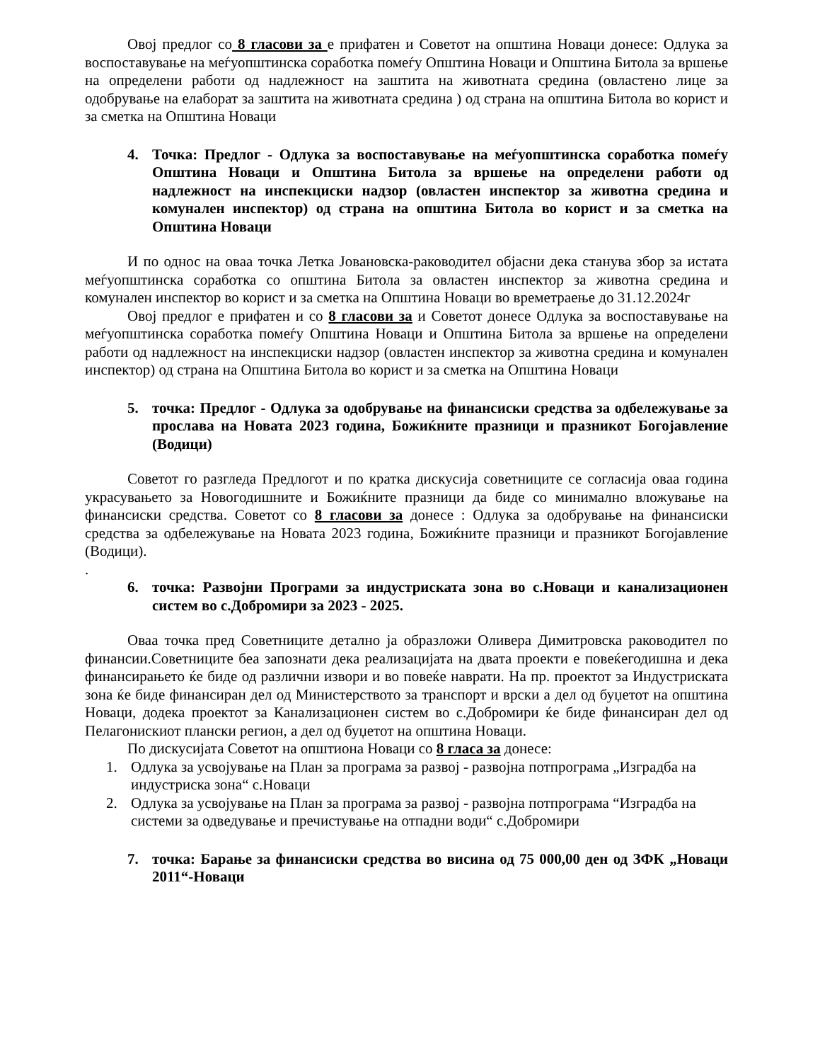Овој предлог со 8 гласови за е прифатен и Советот на општина Новаци донесе: Одлука за воспоставување на меѓуопштинска соработка помеѓу Општина Новаци и Општина Битола за вршење на определени работи од надлежност на заштита на животната средина (овластено лице за одобрување на елаборат за заштита на животната средина ) од страна на општина Битола во корист и за сметка на Општина Новаци
4. Точка: Предлог - Одлука за воспоставување на меѓуопштинска соработка помеѓу Општина Новаци и Општина Битола за вршење на определени работи од надлежност на инспекциски надзор (овластен инспектор за животна средина и комунален инспектор) од страна на општина Битола во корист и за сметка на Општина Новаци
И по однос на оваа точка Летка Јовановска-раководител објасни дека станува збор за истата меѓуопштинска соработка со општина Битола за овластен инспектор за животна средина и комунален инспектор во корист и за сметка на Општина Новаци во времетраење до 31.12.2024г
Овој предлог е прифатен и со 8 гласови за и Советот донесе Одлука за воспоставување на меѓуопштинска соработка помеѓу Општина Новаци и Општина Битола за вршење на определени работи од надлежност на инспекциски надзор (овластен инспектор за животна средина и комунален инспектор) од страна на Општина Битола во корист и за сметка на Општина Новаци
5. точка: Предлог - Одлука за одобрување на финансиски средства за одбележување за прослава на Новата 2023 година, Божиќните празници и празникот Богојавление (Водици)
Советот го разгледа Предлогот и по кратка дискусија советниците се согласија оваа година украсувањето за Новогодишните и Божиќните празници да биде со минимално вложување на финансиски средства. Советот со 8 гласови за донесе : Одлука за одобрување на финансиски средства за одбележување на Новата 2023 година, Божиќните празници и празникот Богојавление (Водици).
.
6. точка: Развојни Програми за индустриската зона во с.Новаци и канализационен систем во с.Добромири за 2023 - 2025.
Оваа точка пред Советниците детално ја образложи Оливера Димитровска раководител по финансии.Советниците беа запознати дека реализацијата на двата проекти е повеќегодишна и дека финансирањето ќе биде од различни извори и во повеќе наврати. На пр. проектот за Индустриската зона ќе биде финансиран дел од Министерството за транспорт и врски а дел од буџетот на општина Новаци, додека проектот за Канализационен систем во с.Добромири ќе биде финансиран дел од Пелагонискиот плански регион, а дел од буџетот на општина Новаци.
По дискусијата Советот на општиона Новаци со 8 гласа за донесе:
1. Одлука за усвојување на План за програма за развој - развојна потпрограма „Изградба на индустриска зона“ с.Новаци
2. Одлука за усвојување на План за програма за развој - развојна потпрограма “Изградба на системи за одведување и пречистување на отпадни води“ с.Добромири
7. точка: Барање за финансиски средства во висина од 75 000,00 ден од ЗФК „Новаци 2011“-Новаци